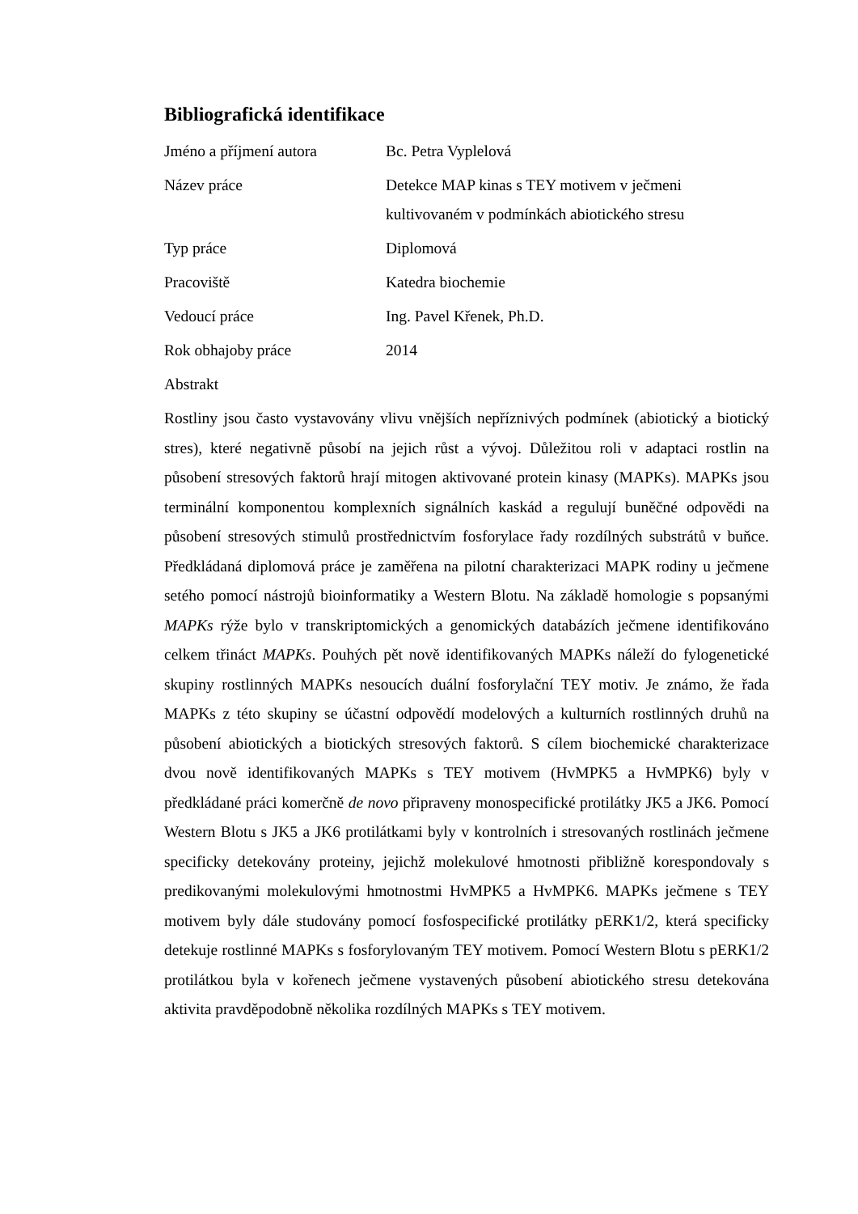Bibliografická identifikace
Jméno a příjmení autora Bc. Petra Vyplelová
Název práce Detekce MAP kinas s TEY motivem v ječmeni
kultivovaném v podmínkách abiotického stresu
Typ práce Diplomová
Pracoviště Katedra biochemie
Vedoucí práce Ing. Pavel Křenek, Ph.D.
Rok obhajoby práce 2014
Abstrakt
Rostliny jsou často vystavovány vlivu vnějších nepříznivých podmínek (abiotický a biotický stres), které negativně působí na jejich růst a vývoj. Důležitou roli v adaptaci rostlin na působení stresových faktorů hrají mitogen aktivované protein kinasy (MAPKs). MAPKs jsou terminální komponentou komplexních signálních kaskád a regulují buněčné odpovědi na působení stresových stimulů prostřednictvím fosforylace řady rozdílných substrátů v buňce. Předkládaná diplomová práce je zaměřena na pilotní charakterizaci MAPK rodiny u ječmene setého pomocí nástrojů bioinformatiky a Western Blotu. Na základě homologie s popsanými MAPKs rýže bylo v transkriptomických a genomických databázích ječmene identifikováno celkem třináct MAPKs. Pouhých pět nově identifikovaných MAPKs náleží do fylogenetické skupiny rostlinných MAPKs nesoucích duální fosforylační TEY motiv. Je známo, že řada MAPKs z této skupiny se účastní odpovědí modelových a kulturních rostlinných druhů na působení abiotických a biotických stresových faktorů. S cílem biochemické charakterizace dvou nově identifikovaných MAPKs s TEY motivem (HvMPK5 a HvMPK6) byly v předkládané práci komerčně de novo připraveny monospecifické protilátky JK5 a JK6. Pomocí Western Blotu s JK5 a JK6 protilátkami byly v kontrolních i stresovaných rostlinách ječmene specificky detekovány proteiny, jejichž molekulové hmotnosti přibližně korespondovaly s predikovanými molekulovými hmotnostmi HvMPK5 a HvMPK6. MAPKs ječmene s TEY motivem byly dále studovány pomocí fosfospecifické protilátky pERK1/2, která specificky detekuje rostlinné MAPKs s fosforylovaným TEY motivem. Pomocí Western Blotu s pERK1/2 protilátkou byla v kořenech ječmene vystavených působení abiotického stresu detekována aktivita pravděpodobně několika rozdílných MAPKs s TEY motivem.